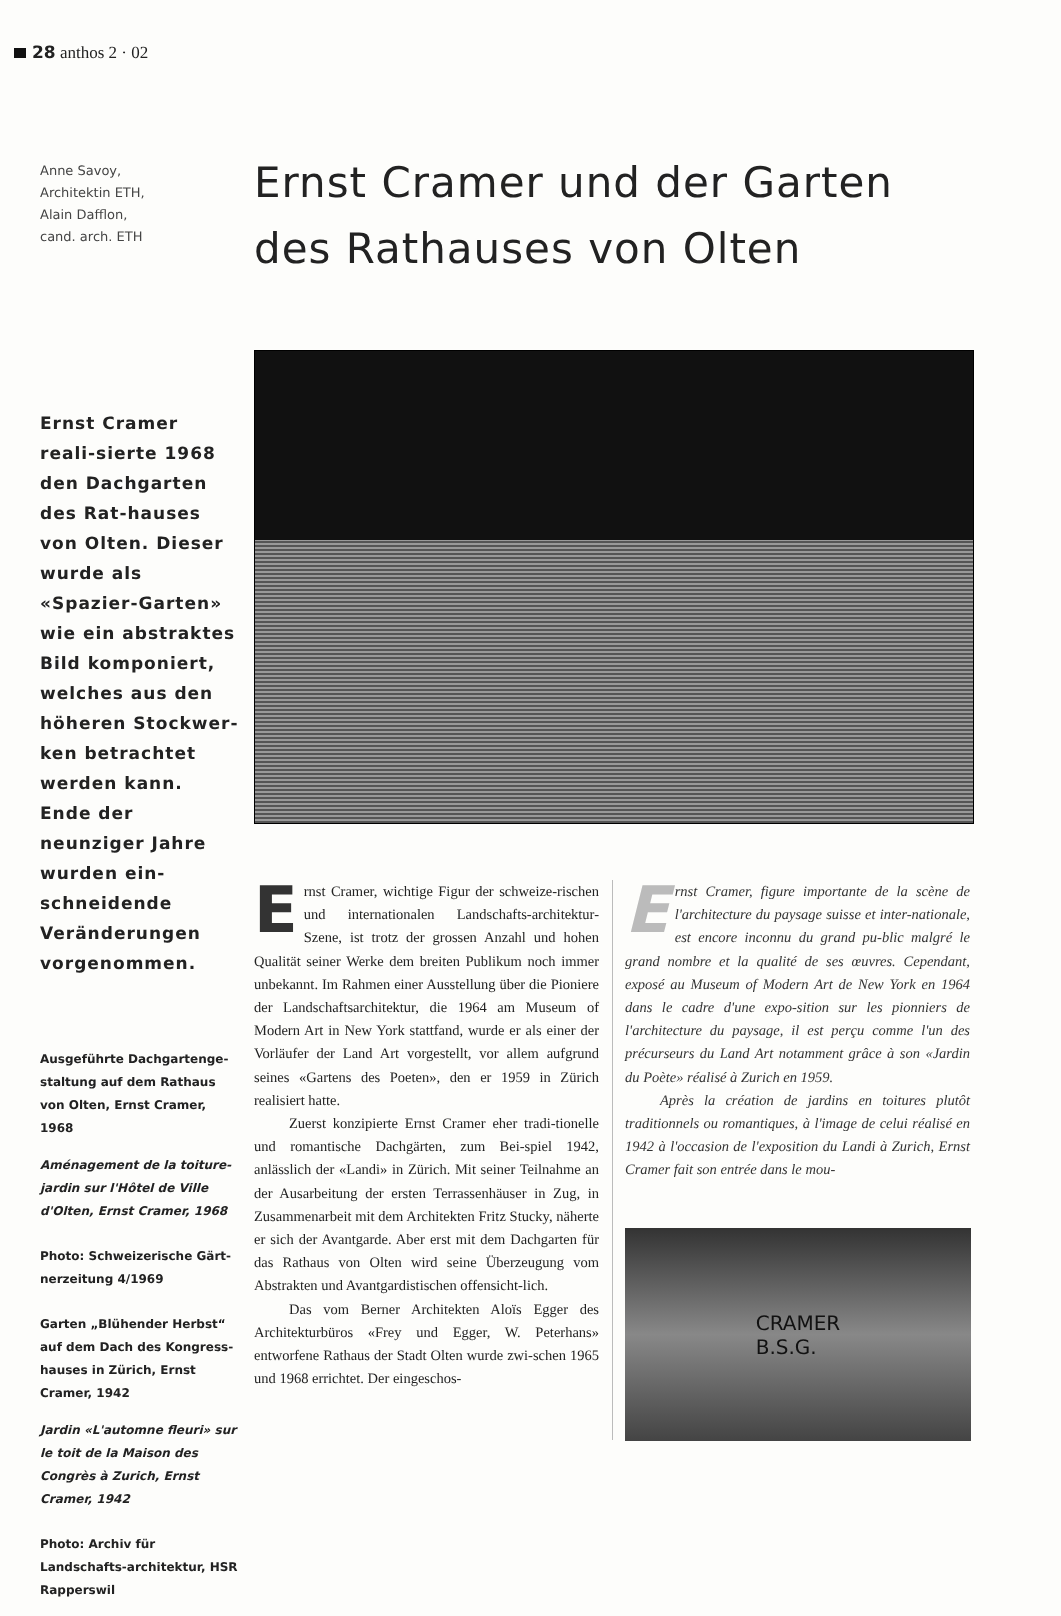28 anthos 2 · 02
Anne Savoy,
Architektin ETH,
Alain Dafflon,
cand. arch. ETH
Ernst Cramer reali-sierte 1968 den Dachgarten des Rat-hauses von Olten. Dieser wurde als «Spazier-Garten» wie ein abstraktes Bild komponiert, welches aus den höheren Stockwer-ken betrachtet werden kann. Ende der neunziger Jahre wurden ein-schneidende Veränderungen vorgenommen.
Ausgeführte Dachgartenge-staltung auf dem Rathaus von Olten, Ernst Cramer, 1968
Aménagement de la toiture-jardin sur l'Hôtel de Ville d'Olten, Ernst Cramer, 1968
Photo: Schweizerische Gärt-nerzeitung 4/1969
Garten „Blühender Herbst“ auf dem Dach des Kongress-hauses in Zürich, Ernst Cramer, 1942
Jardin «L'automne fleuri» sur le toit de la Maison des Congrès à Zurich, Ernst Cramer, 1942
Photo: Archiv für Landschafts-architektur, HSR Rapperswil
Ernst Cramer und der Garten
des Rathauses von Olten
Ernst Cramer, wichtige Figur der schweize-rischen und internationalen Landschafts-architektur-Szene, ist trotz der grossen Anzahl und hohen Qualität seiner Werke dem breiten Publikum noch immer unbekannt. Im Rahmen einer Ausstellung über die Pioniere der Landschaftsarchitektur, die 1964 am Museum of Modern Art in New York stattfand, wurde er als einer der Vorläufer der Land Art vorgestellt, vor allem aufgrund seines «Gartens des Poeten», den er 1959 in Zürich realisiert hatte.
Zuerst konzipierte Ernst Cramer eher tradi-tionelle und romantische Dachgärten, zum Bei-spiel 1942, anlässlich der «Landi» in Zürich. Mit seiner Teilnahme an der Ausarbeitung der ersten Terrassenhäuser in Zug, in Zusammenarbeit mit dem Architekten Fritz Stucky, näherte er sich der Avantgarde. Aber erst mit dem Dachgarten für das Rathaus von Olten wird seine Überzeugung vom Abstrakten und Avantgardistischen offensicht-lich.
Das vom Berner Architekten Aloïs Egger des Architekturbüros «Frey und Egger, W. Peterhans» entworfene Rathaus der Stadt Olten wurde zwi-schen 1965 und 1968 errichtet. Der eingeschos-
Ernst Cramer, figure importante de la scène de l'architecture du paysage suisse et inter-nationale, est encore inconnu du grand pu-blic malgré le grand nombre et la qualité de ses œuvres. Cependant, exposé au Museum of Modern Art de New York en 1964 dans le cadre d'une expo-sition sur les pionniers de l'architecture du paysage, il est perçu comme l'un des précurseurs du Land Art notamment grâce à son «Jardin du Poète» réalisé à Zurich en 1959.
Après la création de jardins en toitures plutôt traditionnels ou romantiques, à l'image de celui réalisé en 1942 à l'occasion de l'exposition du Landi à Zurich, Ernst Cramer fait son entrée dans le mou-
CRAMER
B.S.G.